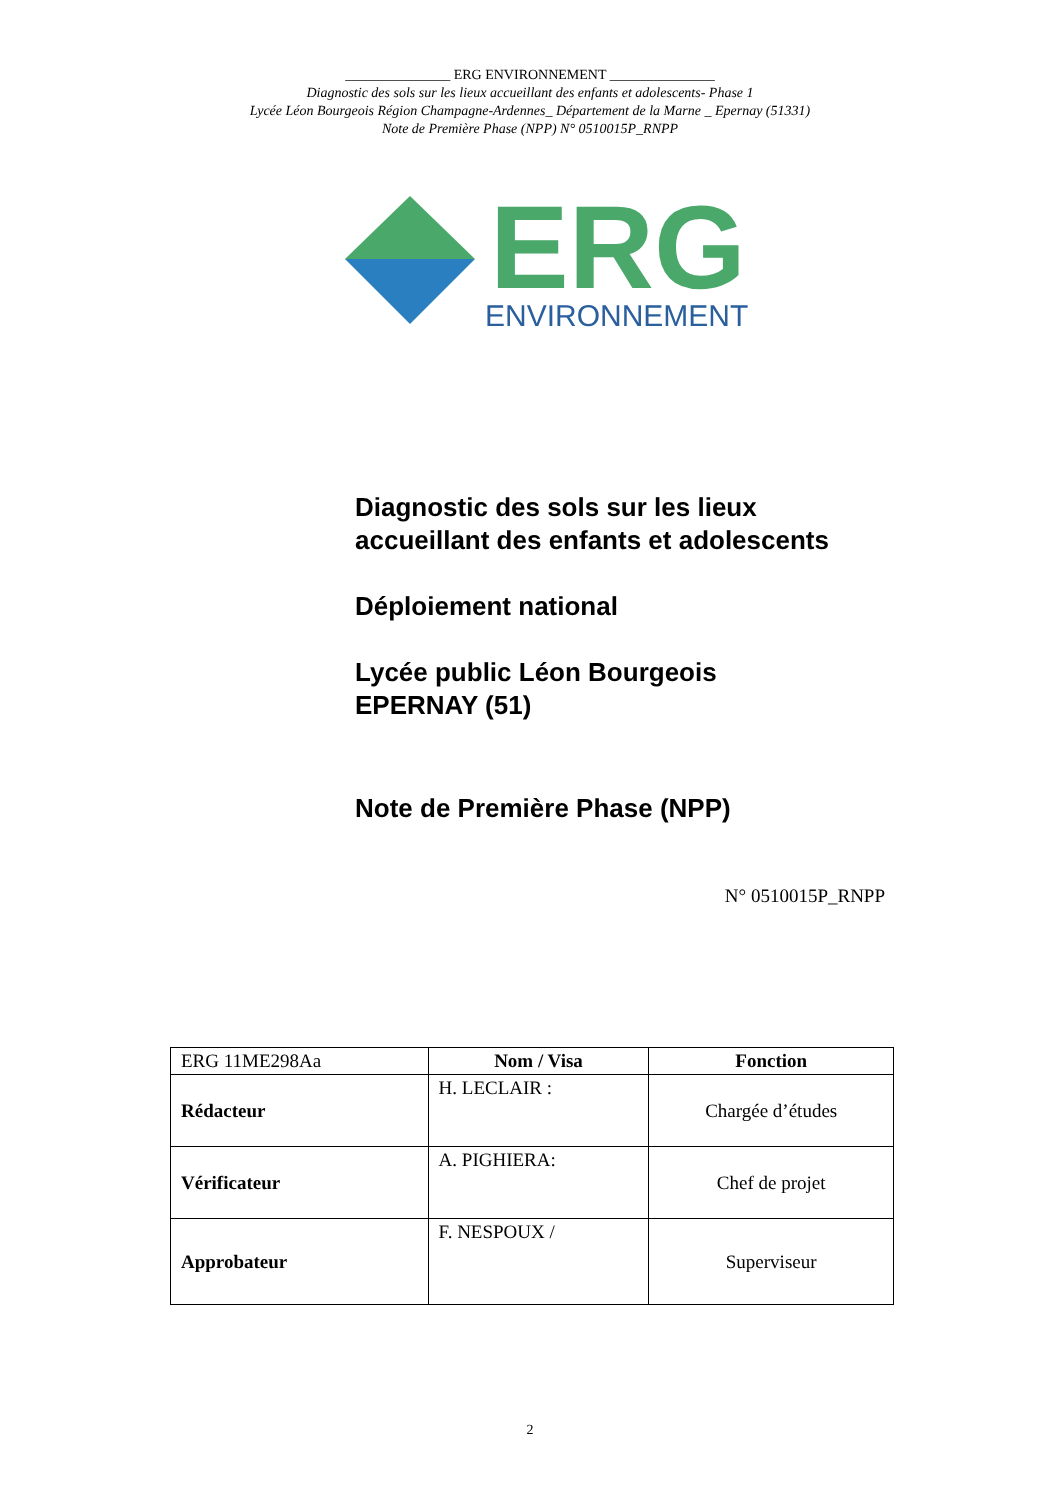_______________ ERG ENVIRONNEMENT _______________
Diagnostic des sols sur les lieux accueillant des enfants et adolescents- Phase 1
Lycée Léon Bourgeois Région Champagne-Ardennes_ Département de la Marne _ Epernay (51331)
Note de Première Phase (NPP) N° 0510015P_RNPP
ERG
ENVIRONNEMENT
Diagnostic des sols sur les lieux
accueillant des enfants et adolescents
Déploiement national
Lycée public Léon Bourgeois
EPERNAY (51)
Note de Première Phase (NPP)
N° 0510015P_RNPP
| ERG 11ME298Aa | Nom / Visa | Fonction |
| Rédacteur | H. LECLAIR : | Chargée d’études |
| Vérificateur | A. PIGHIERA: | Chef de projet |
| Approbateur | F. NESPOUX / | Superviseur |
2